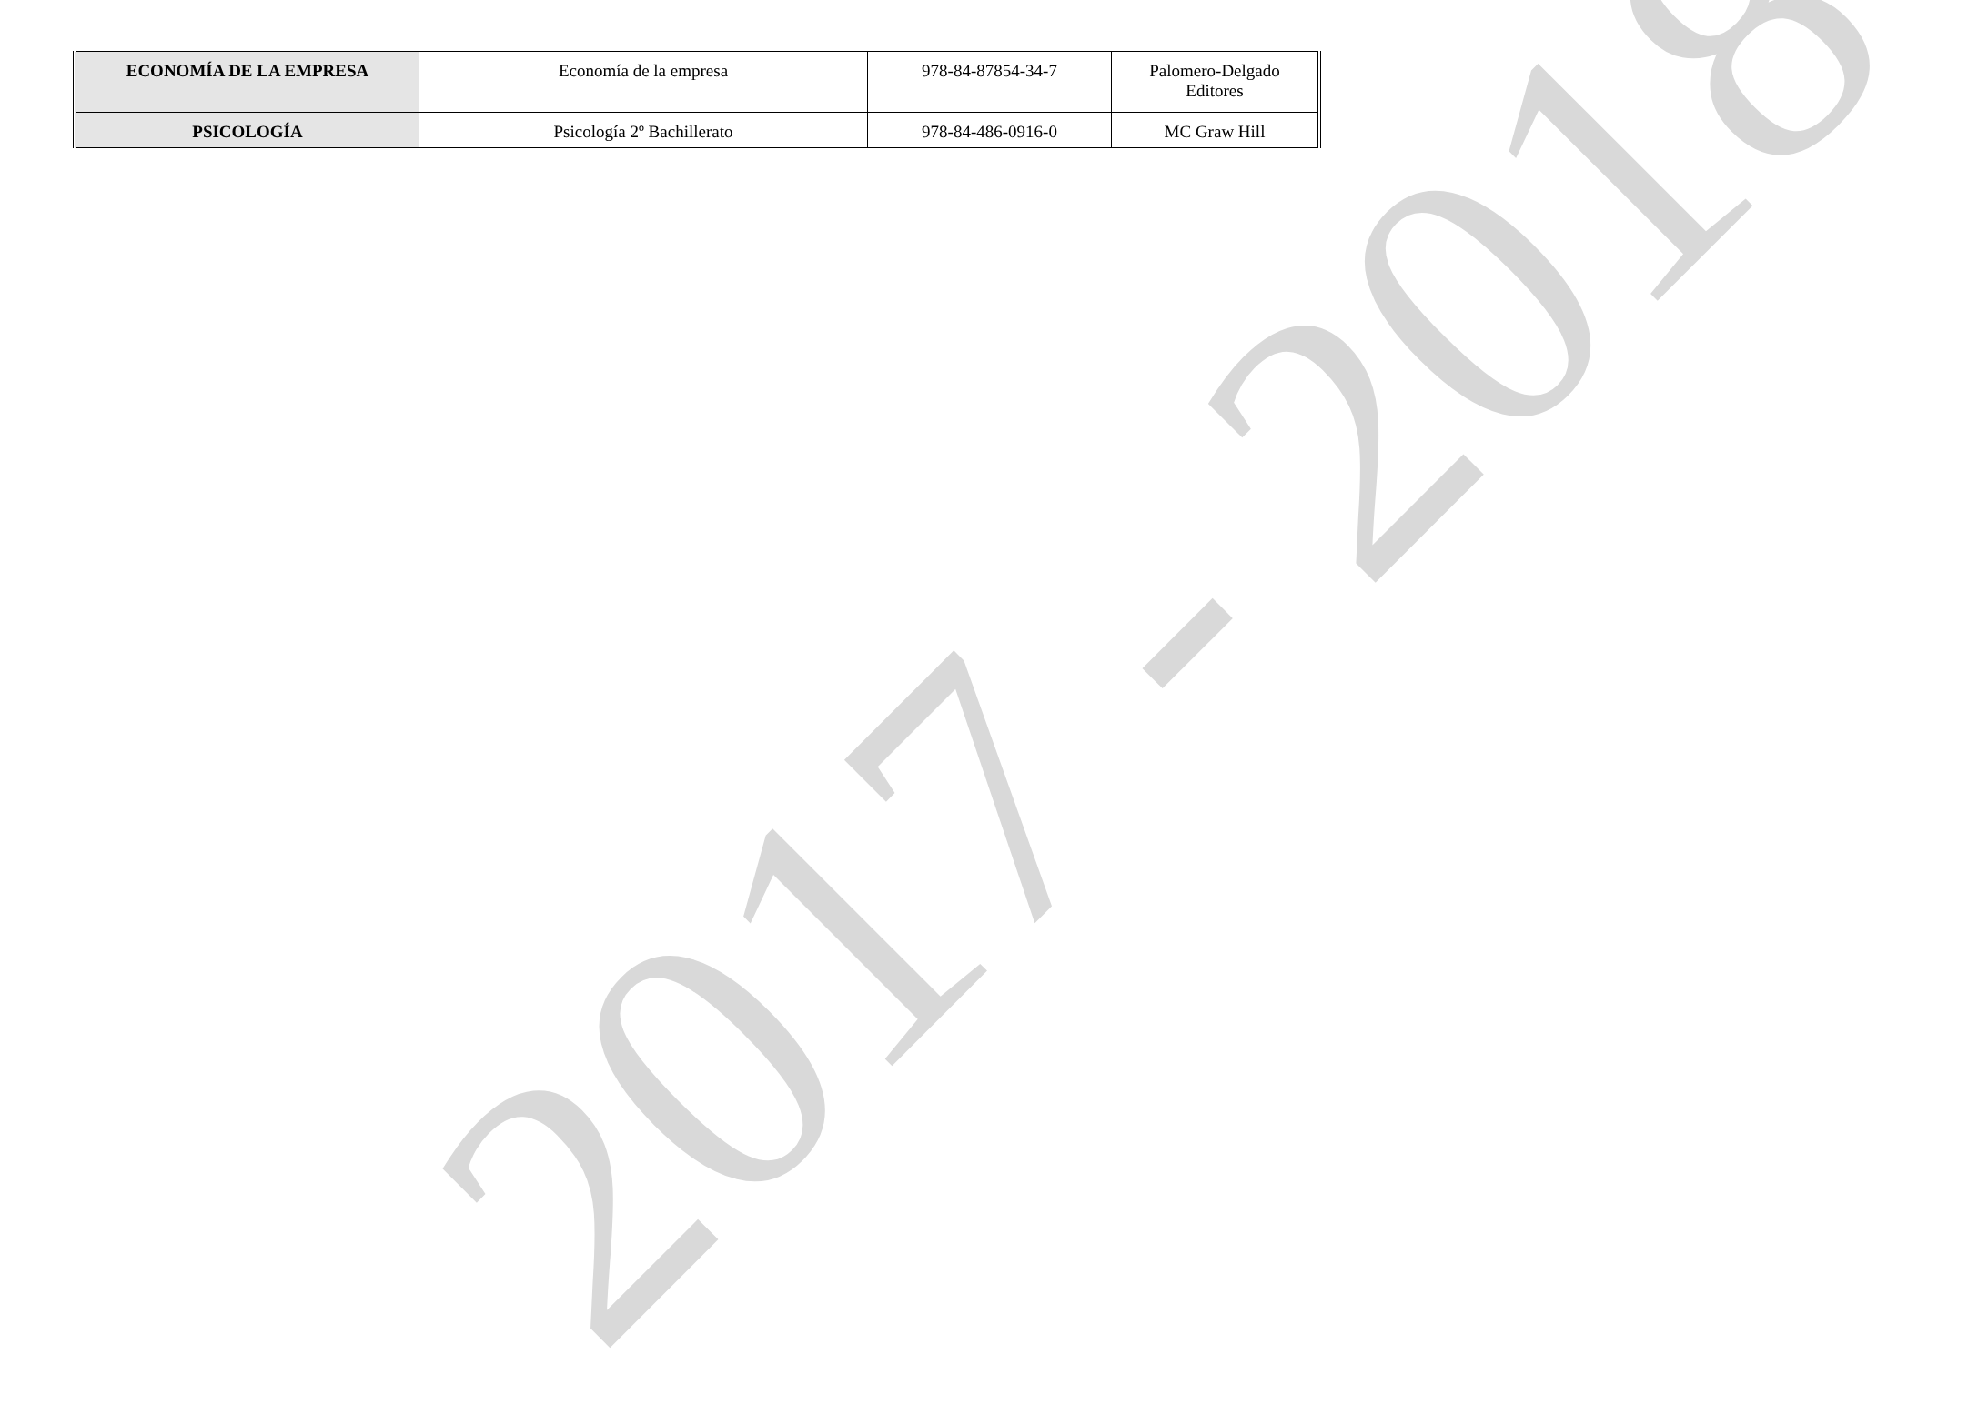2017 - 2018
| ECONOMÍA DE LA EMPRESA | Economía de la empresa | 978-84-87854-34-7 | Palomero-Delgado Editores |
| PSICOLOGÍA | Psicología 2º Bachillerato | 978-84-486-0916-0 | MC Graw Hill |